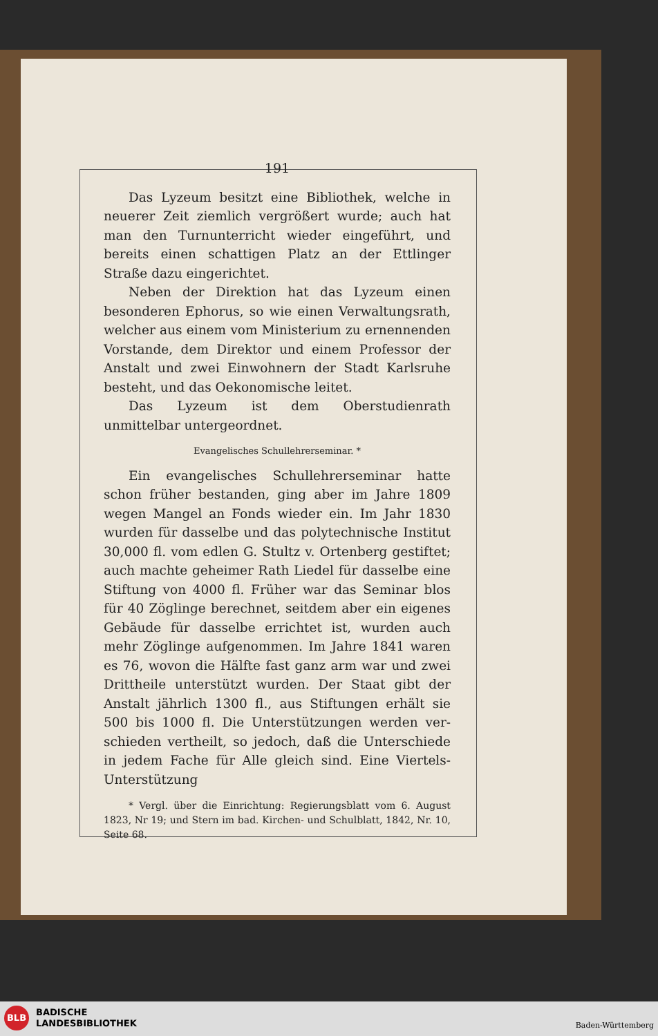191
Das Lyzeum besitzt eine Bibliothek, welche in neuerer Zeit ziemlich vergrößert wurde; auch hat man den Turn­unterricht wieder eingeführt, und bereits einen schattigen Platz an der Ettlinger Straße dazu eingerichtet.
Neben der Direktion hat das Lyzeum einen besonderen Ephorus, so wie einen Verwaltungsrath, welcher aus einem vom Ministerium zu ernennenden Vorstande, dem Direktor und einem Professor der Anstalt und zwei Ein­wohnern der Stadt Karlsruhe besteht, und das Oeko­nomische leitet.
Das Lyzeum ist dem Oberstudienrath unmittelbar untergeordnet.
Evangelisches Schullehrerseminar. *
Ein evangelisches Schullehrerseminar hatte schon früher bestanden, ging aber im Jahre 1809 wegen Mangel an Fonds wieder ein. Im Jahr 1830 wurden für dasselbe und das polytechnische Institut 30,000 fl. vom edlen G. Stultz v. Ortenberg gestiftet; auch machte geheimer Rath Liedel für dasselbe eine Stiftung von 4000 fl. Früher war das Seminar blos für 40 Zöglinge berechnet, seit­dem aber ein eigenes Gebäude für dasselbe errichtet ist, wurden auch mehr Zöglinge aufgenommen. Im Jahre 1841 waren es 76, wovon die Hälfte fast ganz arm war und zwei Drittheile unterstützt wurden. Der Staat gibt der Anstalt jährlich 1300 fl., aus Stiftungen erhält sie 500 bis 1000 fl. Die Unterstützungen werden ver­schieden vertheilt, so jedoch, daß die Unterschiede in jedem Fache für Alle gleich sind. Eine Viertels-Unterstützung
* Vergl. über die Einrichtung: Regierungsblatt vom 6. August 1823, Nr 19; und Stern im bad. Kirchen- und Schulblatt, 1842, Nr. 10, Seite 68.
BLB
BADISCHE
LANDESBIBLIOTHEK
Baden-Württemberg